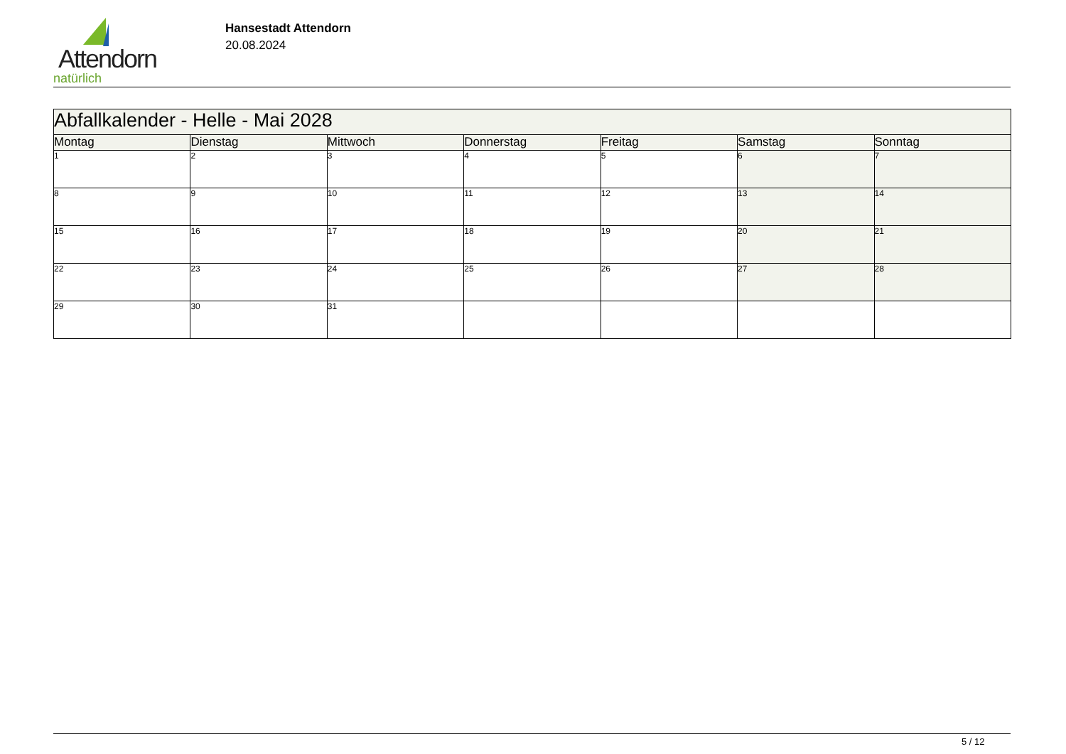Attendorn
natürlich
Hansestadt Attendorn
20.08.2024
| Abfallkalender - Helle - Mai 2028 | | | | | | |
| Montag | Dienstag | Mittwoch | Donnerstag | Freitag | Samstag | Sonntag |
| 1 | 2 | 3 | 4 | 5 | 6 | 7 |
| 8 | 9 | 10 | 11 | 12 | 13 | 14 |
| 15 | 16 | 17 | 18 | 19 | 20 | 21 |
| 22 | 23 | 24 | 25 | 26 | 27 | 28 |
| 29 | 30 | 31 | | | | |
5 / 12